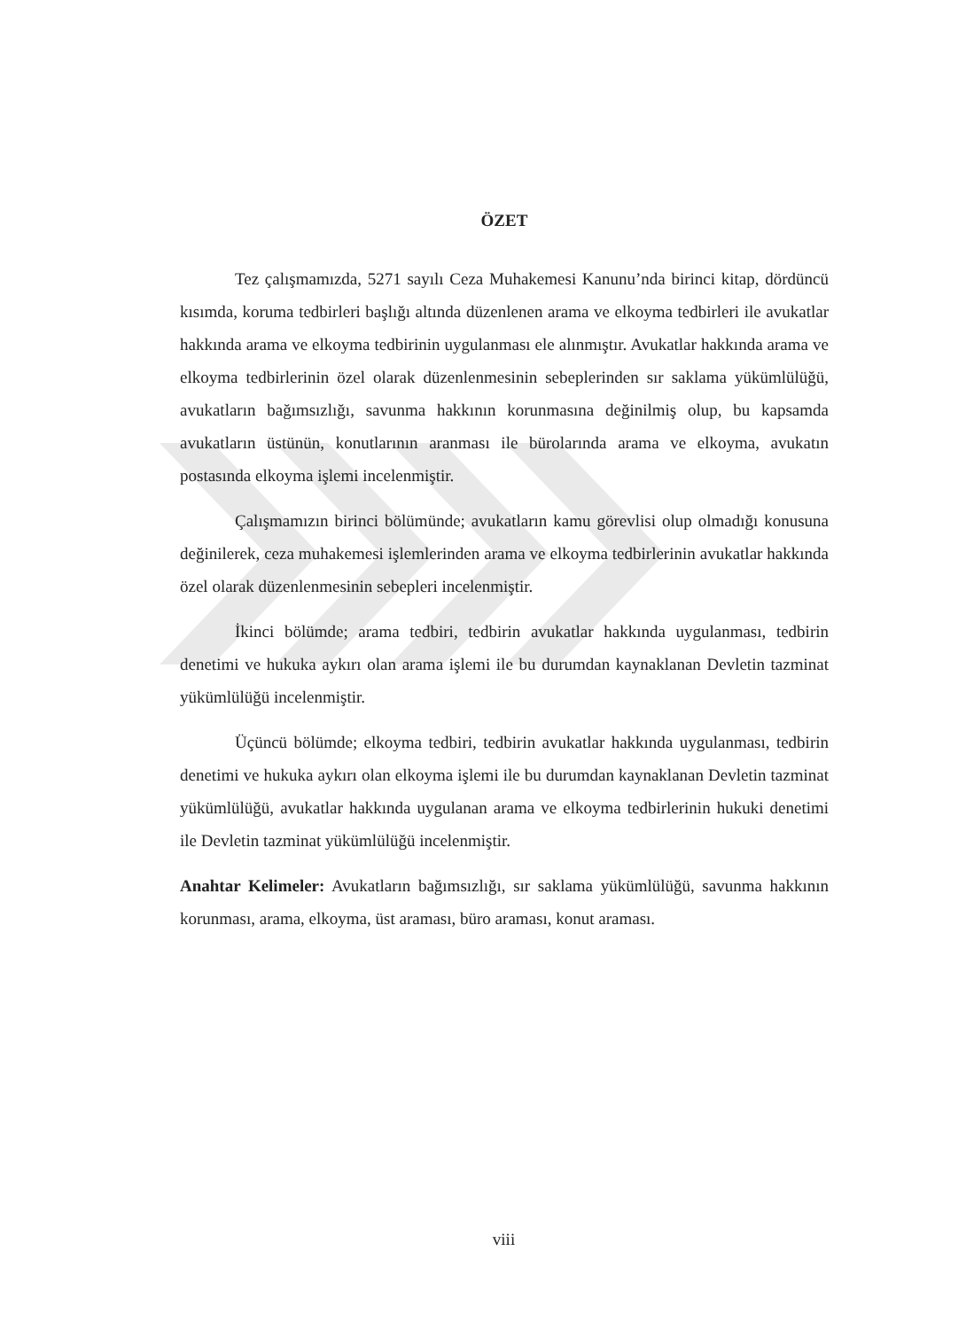ÖZET
Tez çalışmamızda, 5271 sayılı Ceza Muhakemesi Kanunu’nda birinci kitap, dördüncü kısımda, koruma tedbirleri başlığı altında düzenlenen arama ve elkoyma tedbirleri ile avukatlar hakkında arama ve elkoyma tedbirinin uygulanması ele alınmıştır. Avukatlar hakkında arama ve elkoyma tedbirlerinin özel olarak düzenlenmesinin sebeplerinden sır saklama yükümlülüğü, avukatların bağımsızlığı, savunma hakkının korunmasına değinilmiş olup, bu kapsamda avukatların üstünün, konutlarının aranması ile bürolarında arama ve elkoyma, avukatın postasında elkoyma işlemi incelenmiştir.
Çalışmamızın birinci bölümünde; avukatların kamu görevlisi olup olmadığı konusuna değinilerek, ceza muhakemesi işlemlerinden arama ve elkoyma tedbirlerinin avukatlar hakkında özel olarak düzenlenmesinin sebepleri incelenmiştir.
İkinci bölümde; arama tedbiri, tedbirin avukatlar hakkında uygulanması, tedbirin denetimi ve hukuka aykırı olan arama işlemi ile bu durumdan kaynaklanan Devletin tazminat yükümlülüğü incelenmiştir.
Üçüncü bölümde; elkoyma tedbiri, tedbirin avukatlar hakkında uygulanması, tedbirin denetimi ve hukuka aykırı olan elkoyma işlemi ile bu durumdan kaynaklanan Devletin tazminat yükümlülüğü, avukatlar hakkında uygulanan arama ve elkoyma tedbirlerinin hukuki denetimi ile Devletin tazminat yükümlülüğü incelenmiştir.
Anahtar Kelimeler: Avukatların bağımsızlığı, sır saklama yükümlülüğü, savunma hakkının korunması, arama, elkoyma, üst araması, büro araması, konut araması.
viii